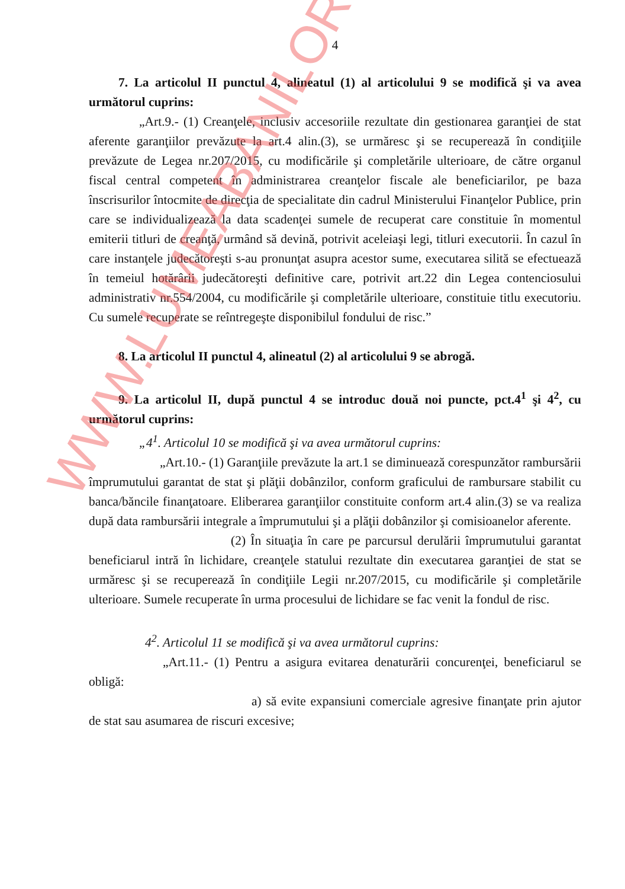4
7. La articolul II punctul 4, alineatul (1) al articolului 9 se modifică şi va avea următorul cuprins:
„Art.9.- (1) Creanţele, inclusiv accesoriile rezultate din gestionarea garanţiei de stat aferente garanţiilor prevăzute la art.4 alin.(3), se urmăresc şi se recuperează în condiţiile prevăzute de Legea nr.207/2015, cu modificările şi completările ulterioare, de către organul fiscal central competent în administrarea creanţelor fiscale ale beneficiarilor, pe baza înscrisurilor întocmite de direcţia de specialitate din cadrul Ministerului Finanţelor Publice, prin care se individualizează la data scadenţei sumele de recuperat care constituie în momentul emiterii titluri de creanţă, urmând să devină, potrivit aceleiaşi legi, titluri executorii. În cazul în care instanţele judecătoreşti s-au pronunţat asupra acestor sume, executarea silită se efectuează în temeiul hotărârii judecătoreşti definitive care, potrivit art.22 din Legea contenciosului administrativ nr.554/2004, cu modificările şi completările ulterioare, constituie titlu executoriu. Cu sumele recuperate se reîntregeşte disponibilul fondului de risc.”
8. La articolul II punctul 4, alineatul (2) al articolului 9 se abrogă.
9. La articolul II, după punctul 4 se introduc două noi puncte, pct.4<sup>1</sup> şi 4<sup>2</sup>, cu următorul cuprins:
„4<sup>1</sup>. Articolul 10 se modifică şi va avea următorul cuprins:
„Art.10.- (1) Garanţiile prevăzute la art.1 se diminuează corespunzător rambursării împrumutului garantat de stat şi plăţii dobânzilor, conform graficului de rambursare stabilit cu banca/băncile finanţatoare. Eliberarea garanţiilor constituite conform art.4 alin.(3) se va realiza după data rambursării integrale a împrumutului şi a plăţii dobânzilor şi comisioanelor aferente.
(2) În situaţia în care pe parcursul derulării împrumutului garantat beneficiarul intră în lichidare, creanţele statului rezultate din executarea garanţiei de stat se urmăresc şi se recuperează în condiţiile Legii nr.207/2015, cu modificările şi completările ulterioare. Sumele recuperate în urma procesului de lichidare se fac venit la fondul de risc.
4<sup>2</sup>. Articolul 11 se modifică şi va avea următorul cuprins:
„Art.11.- (1) Pentru a asigura evitarea denaturării concurenţei, beneficiarul se obligă:
a) să evite expansiuni comerciale agresive finanţate prin ajutor de stat sau asumarea de riscuri excesive;
WWW.LUMEABANILOR.RO